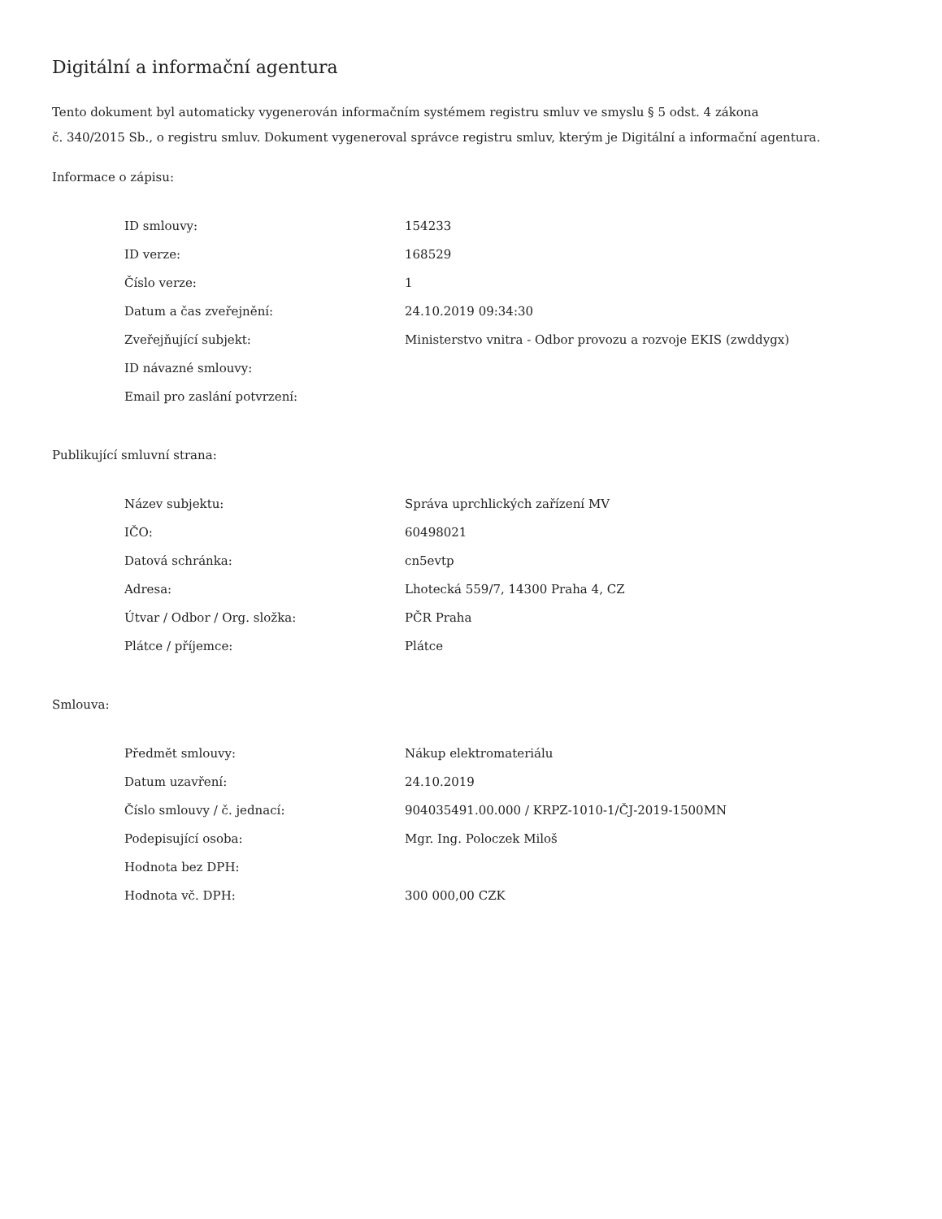Digitální a informační agentura
Tento dokument byl automaticky vygenerován informačním systémem registru smluv ve smyslu § 5 odst. 4 zákona
č. 340/2015 Sb., o registru smluv. Dokument vygeneroval správce registru smluv, kterým je Digitální a informační agentura.
Informace o zápisu:
| ID smlouvy: | 154233 |
| ID verze: | 168529 |
| Číslo verze: | 1 |
| Datum a čas zveřejnění: | 24.10.2019 09:34:30 |
| Zveřejňující subjekt: | Ministerstvo vnitra - Odbor provozu a rozvoje EKIS (zwddygx) |
| ID návazné smlouvy: | |
| Email pro zaslání potvrzení: | |
Publikující smluvní strana:
| Název subjektu: | Správa uprchlických zařízení MV |
| IČO: | 60498021 |
| Datová schránka: | cn5evtp |
| Adresa: | Lhotecká 559/7, 14300 Praha 4, CZ |
| Útvar / Odbor / Org. složka: | PČR Praha |
| Plátce / příjemce: | Plátce |
Smlouva:
| Předmět smlouvy: | Nákup elektromateriálu |
| Datum uzavření: | 24.10.2019 |
| Číslo smlouvy / č. jednací: | 904035491.00.000 / KRPZ-1010-1/ČJ-2019-1500MN |
| Podepisující osoba: | Mgr. Ing. Poloczek Miloš |
| Hodnota bez DPH: | |
| Hodnota vč. DPH: | 300 000,00 CZK |